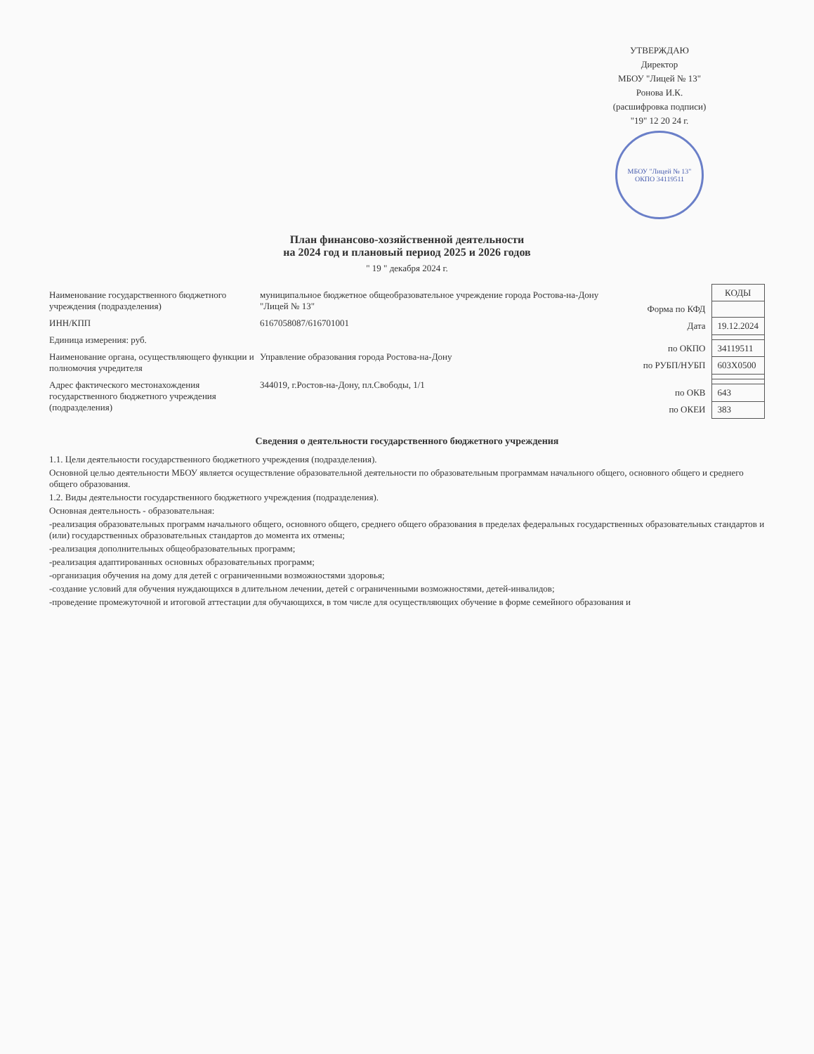УТВЕРЖДАЮ
Директор
МБОУ "Лицей № 13"
Ронова И.К.
(расшифровка подписи)
"19" 12 20 24 г.
МБОУ "Лицей № 13" ОКПО 34119511
План финансово-хозяйственной деятельности
на 2024 год и плановый период 2025 и 2026 годов
" 19 " декабря 2024 г.
Наименование государственного бюджетного учреждения (подразделения)
муниципальное бюджетное общеобразовательное учреждение города Ростова-на-Дону "Лицей № 13"
ИНН/КПП 6167058087/616701001
Единица измерения: руб.
Наименование органа, осуществляющего функции и полномочия учредителя
Управление образования города Ростова-на-Дону
Адрес фактического местонахождения государственного бюджетного учреждения (подразделения)
344019, г.Ростов-на-Дону, пл.Свободы, 1/1
| | КОДЫ |
| Форма по КФД | |
| Дата | 19.12.2024 |
| по ОКПО | 34119511 |
| по РУБП/НУБП | 603Х0500 |
| по ОКВ | 643 |
| по ОКЕИ | 383 |
Сведения о деятельности государственного бюджетного учреждения
1.1. Цели деятельности государственного бюджетного учреждения (подразделения).
Основной целью деятельности МБОУ является осуществление образовательной деятельности по образовательным программам начального общего, основного общего и среднего общего образования.
1.2. Виды деятельности государственного бюджетного учреждения (подразделения).
Основная деятельность - образовательная:
-реализация образовательных программ начального общего, основного общего, среднего общего образования в пределах федеральных государственных образовательных стандартов и (или) государственных образовательных стандартов до момента их отмены;
-реализация дополнительных общеобразовательных программ;
-реализация адаптированных основных образовательных программ;
-организация обучения на дому для детей с ограниченными возможностями здоровья;
-создание условий для обучения нуждающихся в длительном лечении, детей с ограниченными возможностями, детей-инвалидов;
-проведение промежуточной и итоговой аттестации для обучающихся, в том числе для осуществляющих обучение в форме семейного образования и